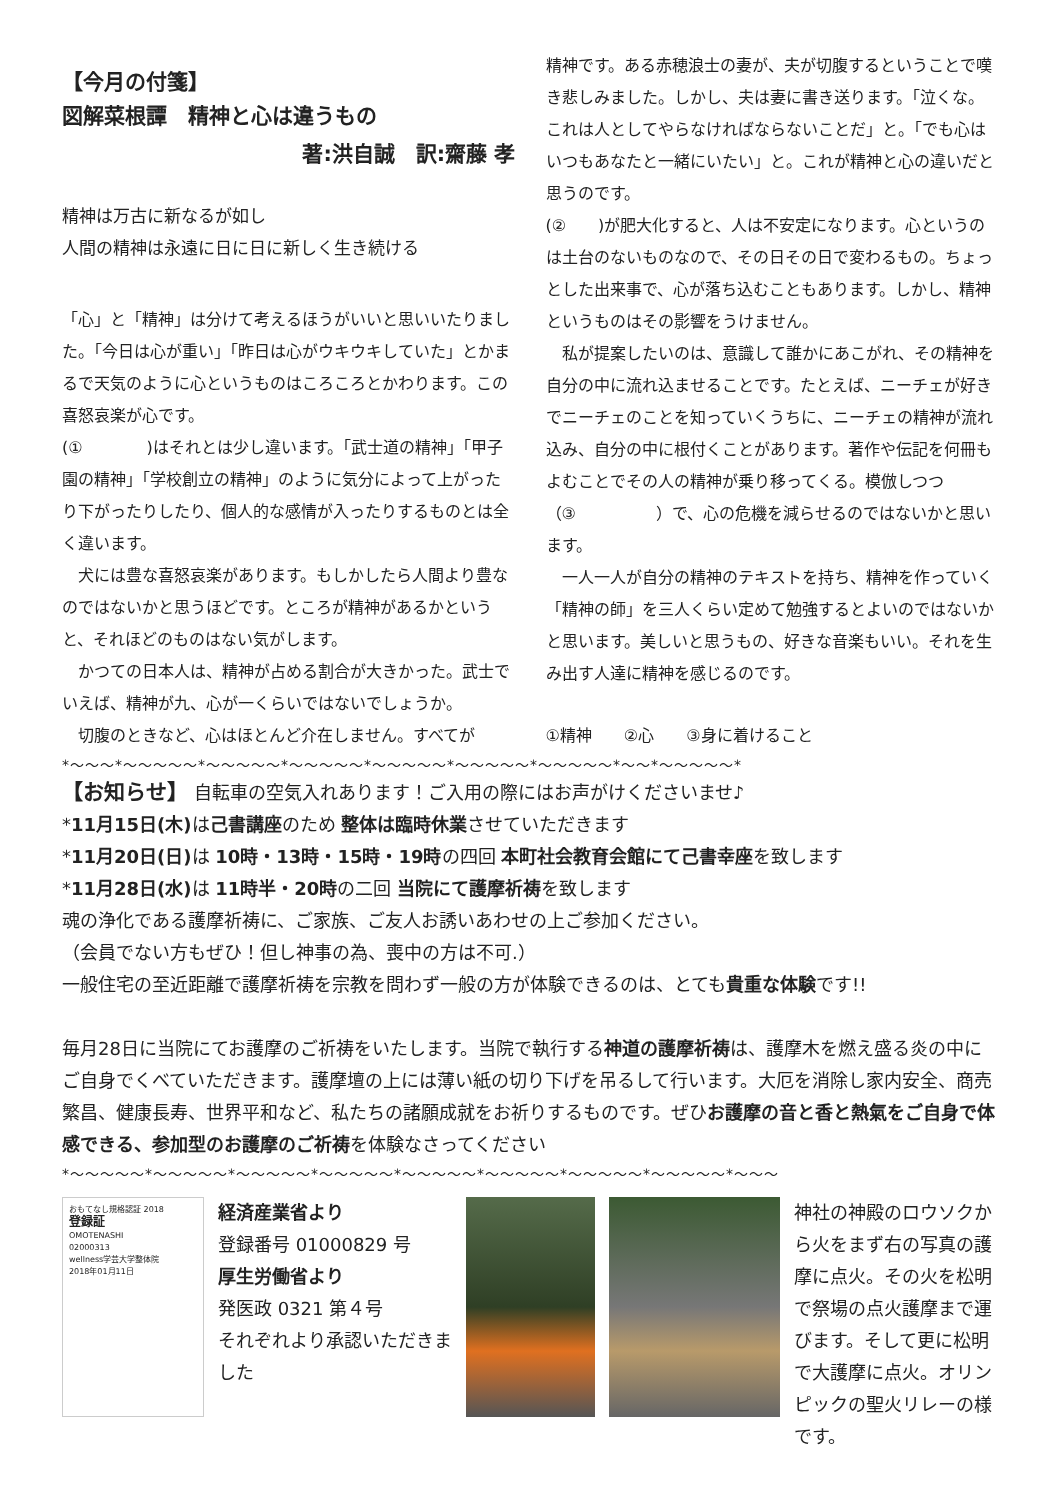【今月の付箋】
図解菜根譚　精神と心は違うもの
著:洪自誠　訳:齋藤 孝
精神は万古に新なるが如し
人間の精神は永遠に日に日に新しく生き続ける
「心」と「精神」は分けて考えるほうがいいと思いいたりました。「今日は心が重い」「昨日は心がウキウキしていた」とかまるで天気のように心というものはころころとかわります。この喜怒哀楽が心です。
(①　　　　)はそれとは少し違います。「武士道の精神」「甲子園の精神」「学校創立の精神」のように気分によって上がったり下がったりしたり、個人的な感情が入ったりするものとは全く違います。
　犬には豊な喜怒哀楽があります。もしかしたら人間より豊なのではないかと思うほどです。ところが精神があるかというと、それほどのものはない気がします。
　かつての日本人は、精神が占める割合が大きかった。武士でいえば、精神が九、心が一くらいではないでしょうか。
　切腹のときなど、心はほとんど介在しません。すべてが
精神です。ある赤穂浪士の妻が、夫が切腹するということで嘆き悲しみました。しかし、夫は妻に書き送ります。「泣くな。これは人としてやらなければならないことだ」と。「でも心はいつもあなたと一緒にいたい」と。これが精神と心の違いだと思うのです。
(②　　)が肥大化すると、人は不安定になります。心というのは土台のないものなので、その日その日で変わるもの。ちょっとした出来事で、心が落ち込むこともあります。しかし、精神というものはその影響をうけません。
　私が提案したいのは、意識して誰かにあこがれ、その精神を自分の中に流れ込ませることです。たとえば、ニーチェが好きでニーチェのことを知っていくうちに、ニーチェの精神が流れ込み、自分の中に根付くことがあります。著作や伝記を何冊もよむことでその人の精神が乗り移ってくる。模倣しつつ（③　　　　　）で、心の危機を減らせるのではないかと思います。
　一人一人が自分の精神のテキストを持ち、精神を作っていく「精神の師」を三人くらい定めて勉強するとよいのではないかと思います。美しいと思うもの、好きな音楽もいい。それを生み出す人達に精神を感じるのです。
①精神　　②心　　③身に着けること
*～～～*～～～～～*～～～～～*～～～～～*～～～～～*～～～～～*～～～～～*～～*～～～～～*
【お知らせ】 自転車の空気入れあります！ご入用の際にはお声がけくださいませ♪
*11月15日(木) は己書講座のため 整体は臨時休業させていただきます
*11月20日(日) は 10時・13時・15時・19時の四回 本町社会教育会館にて己書幸座を致します
*11月28日(水) は 11時半・20時の二回 当院にて護摩祈祷を致します
魂の浄化である護摩祈祷に、ご家族、ご友人お誘いあわせの上ご参加ください。
（会員でない方もぜひ！但し神事の為、喪中の方は不可.）
一般住宅の至近距離で護摩祈祷を宗教を問わず一般の方が体験できるのは、とても貴重な体験です!!
毎月28日に当院にてお護摩のご祈祷をいたします。当院で執行する神道の護摩祈祷は、護摩木を燃え盛る炎の中にご自身でくべていただきます。護摩壇の上には薄い紙の切り下げを吊るして行います。大厄を消除し家内安全、商売繁昌、健康長寿、世界平和など、私たちの諸願成就をお祈りするものです。ぜひお護摩の音と香と熱氣をご自身で体感できる、参加型のお護摩のご祈祷を体験なさってください
*～～～～～*～～～～～*～～～～～*～～～～～*～～～～～*～～～～～*～～～～～*～～～～～*～～～
おもてなし規格認証 2018
登録証
OMOTENASHI
02000313
wellness学芸大学整体院
2018年01月11日
経済産業省より
登録番号 01000829 号
厚生労働省より
発医政 0321 第４号
それぞれより承認いただきました
神社の神殿のロウソクから火をまず右の写真の護摩に点火。その火を松明で祭場の点火護摩まで運びます。そして更に松明で大護摩に点火。オリンピックの聖火リレーの様です。